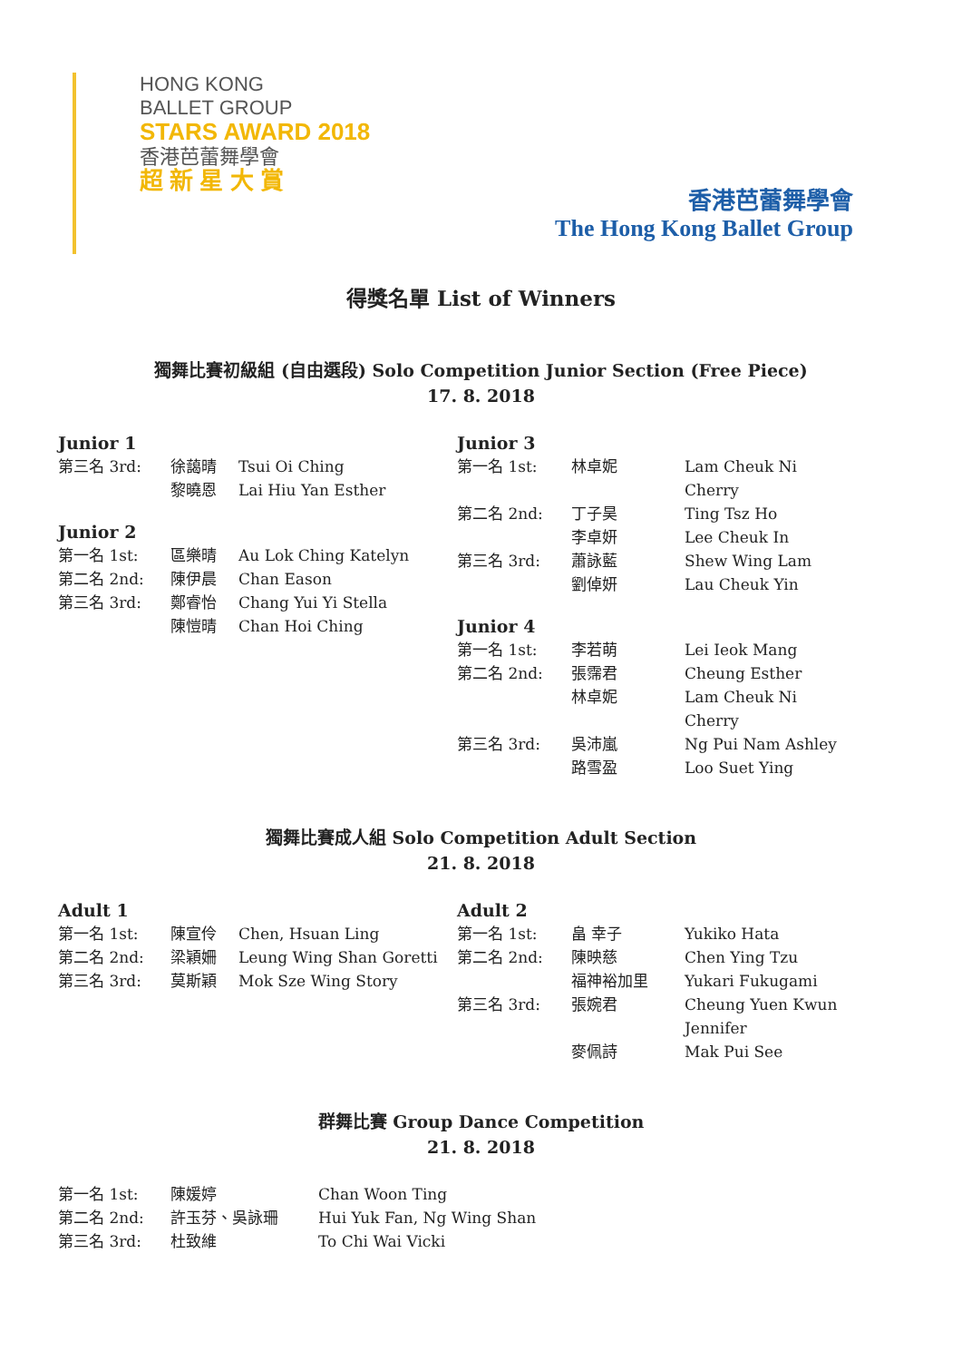HONG KONG
BALLET GROUP
STARS AWARD 2018
香港芭蕾舞學會
超 新 星 大 賞
香港芭蕾舞學會
The Hong Kong Ballet Group
得獎名單 List of Winners
獨舞比賽初級組 (自由選段) Solo Competition Junior Section (Free Piece)
17. 8. 2018
Junior 1
| 第三名 3rd: | 徐藹晴 | Tsui Oi Ching |
| | 黎曉恩 | Lai Hiu Yan Esther |
Junior 2
| 第一名 1st: | 區樂晴 | Au Lok Ching Katelyn |
| 第二名 2nd: | 陳伊晨 | Chan Eason |
| 第三名 3rd: | 鄭睿怡 | Chang Yui Yi Stella |
| | 陳愷晴 | Chan Hoi Ching |
Junior 3
| 第一名 1st: | 林卓妮 | Lam Cheuk Ni Cherry |
| 第二名 2nd: | 丁子昊 | Ting Tsz Ho |
| | 李卓妍 | Lee Cheuk In |
| 第三名 3rd: | 蕭詠藍 | Shew Wing Lam |
| | 劉倬妍 | Lau Cheuk Yin |
Junior 4
| 第一名 1st: | 李若萌 | Lei Ieok Mang |
| 第二名 2nd: | 張霈君 | Cheung Esther |
| | 林卓妮 | Lam Cheuk Ni Cherry |
| 第三名 3rd: | 吳沛嵐 | Ng Pui Nam Ashley |
| | 路雪盈 | Loo Suet Ying |
獨舞比賽成人組 Solo Competition Adult Section
21. 8. 2018
Adult 1
| 第一名 1st: | 陳宣伶 | Chen, Hsuan Ling |
| 第二名 2nd: | 梁穎姍 | Leung Wing Shan Goretti |
| 第三名 3rd: | 莫斯穎 | Mok Sze Wing Story |
Adult 2
| 第一名 1st: | 畠 幸子 | Yukiko Hata |
| 第二名 2nd: | 陳映慈 | Chen Ying Tzu |
| | 福神裕加里 | Yukari Fukugami |
| 第三名 3rd: | 張婉君 | Cheung Yuen Kwun Jennifer |
| | 麥佩詩 | Mak Pui See |
群舞比賽 Group Dance Competition
21. 8. 2018
| 第一名 1st: | 陳媛婷 | Chan Woon Ting |
| 第二名 2nd: | 許玉芬、吳詠珊 | Hui Yuk Fan, Ng Wing Shan |
| 第三名 3rd: | 杜致維 | To Chi Wai Vicki |